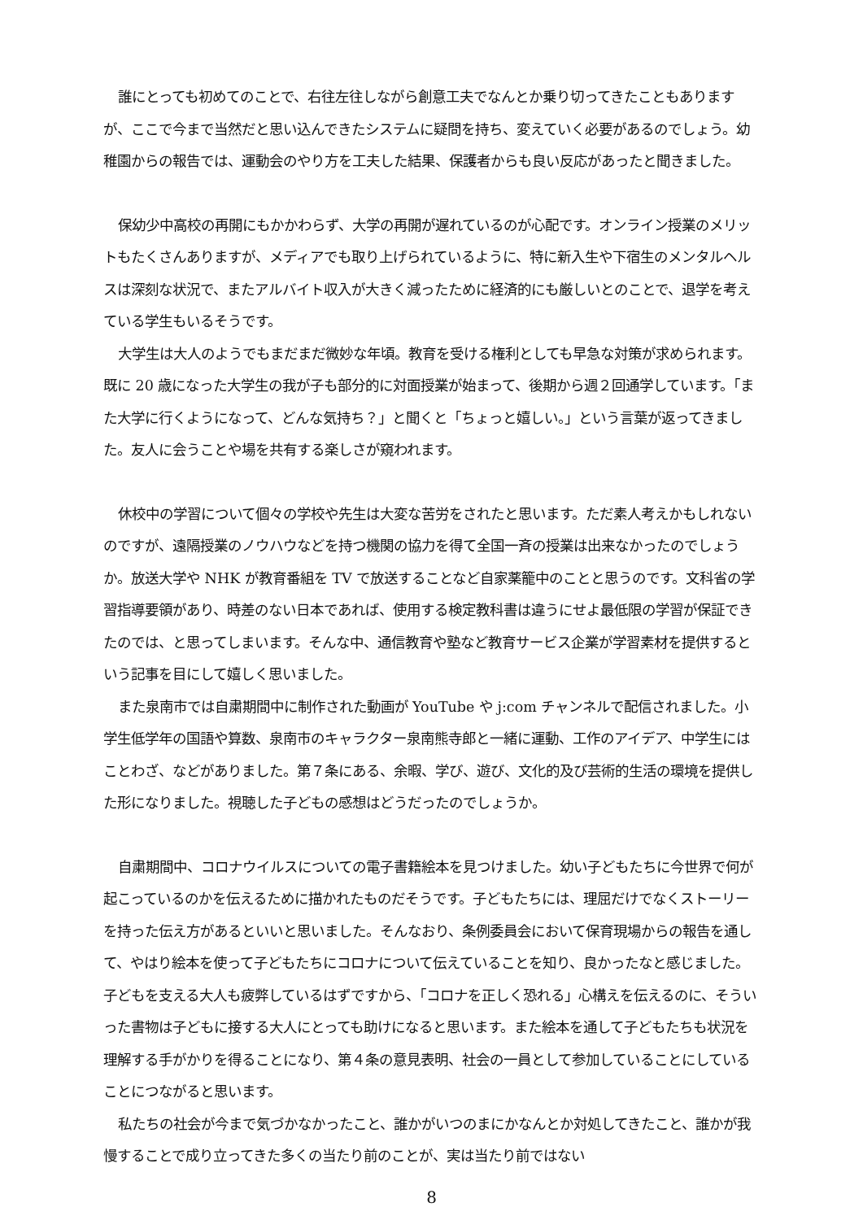誰にとっても初めてのことで、右往左往しながら創意工夫でなんとか乗り切ってきたこともありますが、ここで今まで当然だと思い込んできたシステムに疑問を持ち、変えていく必要があるのでしょう。幼稚園からの報告では、運動会のやり方を工夫した結果、保護者からも良い反応があったと聞きました。
保幼少中高校の再開にもかかわらず、大学の再開が遅れているのが心配です。オンライン授業のメリットもたくさんありますが、メディアでも取り上げられているように、特に新入生や下宿生のメンタルヘルスは深刻な状況で、またアルバイト収入が大きく減ったために経済的にも厳しいとのことで、退学を考えている学生もいるそうです。
大学生は大人のようでもまだまだ微妙な年頃。教育を受ける権利としても早急な対策が求められます。既に 20 歳になった大学生の我が子も部分的に対面授業が始まって、後期から週２回通学しています。「また大学に行くようになって、どんな気持ち？」と聞くと「ちょっと嬉しい。」という言葉が返ってきました。友人に会うことや場を共有する楽しさが窺われます。
休校中の学習について個々の学校や先生は大変な苦労をされたと思います。ただ素人考えかもしれないのですが、遠隔授業のノウハウなどを持つ機関の協力を得て全国一斉の授業は出来なかったのでしょうか。放送大学や NHK が教育番組を TV で放送することなど自家薬籠中のことと思うのです。文科省の学習指導要領があり、時差のない日本であれば、使用する検定教科書は違うにせよ最低限の学習が保証できたのでは、と思ってしまいます。そんな中、通信教育や塾など教育サービス企業が学習素材を提供するという記事を目にして嬉しく思いました。
また泉南市では自粛期間中に制作された動画が YouTube や j:com チャンネルで配信されました。小学生低学年の国語や算数、泉南市のキャラクター泉南熊寺郎と一緒に運動、工作のアイデア、中学生にはことわざ、などがありました。第７条にある、余暇、学び、遊び、文化的及び芸術的生活の環境を提供した形になりました。視聴した子どもの感想はどうだったのでしょうか。
自粛期間中、コロナウイルスについての電子書籍絵本を見つけました。幼い子どもたちに今世界で何が起こっているのかを伝えるために描かれたものだそうです。子どもたちには、理屈だけでなくストーリーを持った伝え方があるといいと思いました。そんなおり、条例委員会において保育現場からの報告を通して、やはり絵本を使って子どもたちにコロナについて伝えていることを知り、良かったなと感じました。子どもを支える大人も疲弊しているはずですから、「コロナを正しく恐れる」心構えを伝えるのに、そういった書物は子どもに接する大人にとっても助けになると思います。また絵本を通して子どもたちも状況を理解する手がかりを得ることになり、第４条の意見表明、社会の一員として参加していることにしていることにつながると思います。
私たちの社会が今まで気づかなかったこと、誰かがいつのまにかなんとか対処してきたこと、誰かが我慢することで成り立ってきた多くの当たり前のことが、実は当たり前ではない
8